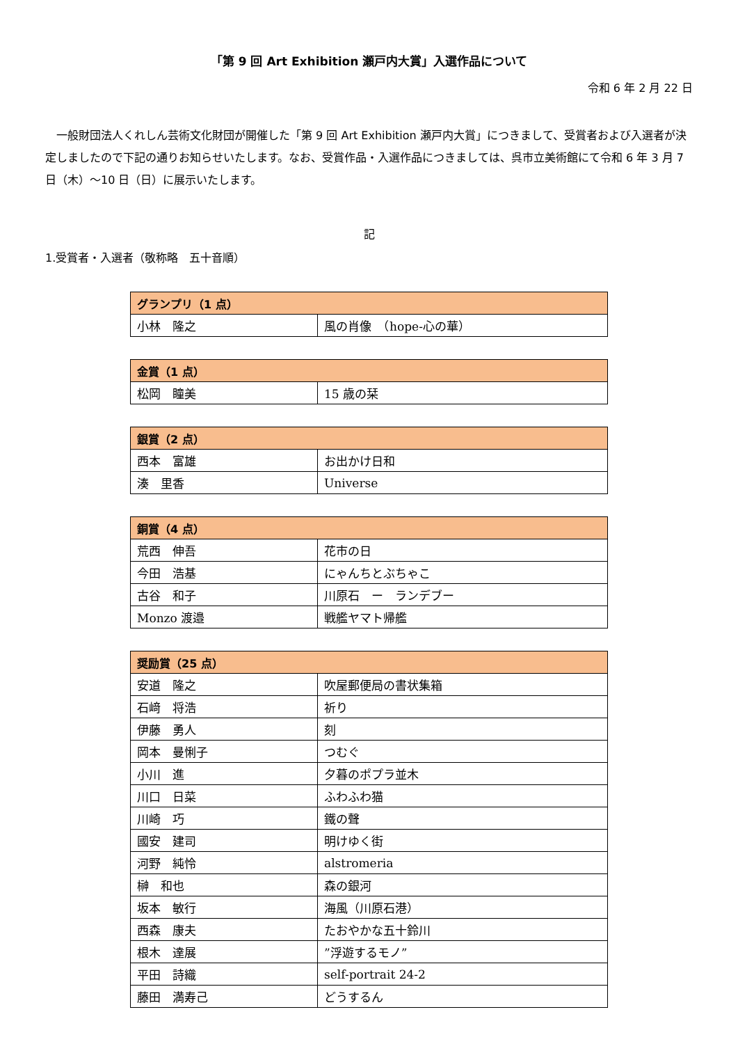「第 9 回 Art Exhibition 瀬戸内大賞」入選作品について
令和 6 年 2 月 22 日
一般財団法人くれしん芸術文化財団が開催した「第 9 回 Art Exhibition 瀬戸内大賞」につきまして、受賞者および入選者が決定しましたので下記の通りお知らせいたします。なお、受賞作品・入選作品につきましては、呉市立美術館にて令和 6 年 3 月 7 日（木）～10 日（日）に展示いたします。
記
1.受賞者・入選者（敬称略　五十音順）
| グランプリ（1 点） | |
| --- | --- |
| 小林 隆之 | 風の肖像 （hope-心の華） |
| 金賞（1 点） | |
| --- | --- |
| 松岡 瞳美 | 15 歳の栞 |
| 銀賞（2 点） | |
| --- | --- |
| 西本 富雄 | お出かけ日和 |
| 湊 里香 | Universe |
| 銅賞（4 点） | |
| --- | --- |
| 荒西 伸吾 | 花市の日 |
| 今田 浩基 | にゃんちとぶちゃこ |
| 古谷 和子 | 川原石 ー ランデブー |
| Monzo 渡邉 | 戦艦ヤマト帰艦 |
| 奨励賞（25 点） | |
| --- | --- |
| 安道 隆之 | 吹屋郵便局の書状集箱 |
| 石﨑 将浩 | 祈り |
| 伊藤 勇人 | 刻 |
| 岡本 曼悧子 | つむぐ |
| 小川 進 | 夕暮のポプラ並木 |
| 川口 日菜 | ふわふわ猫 |
| 川崎 巧 | 鐵の聲 |
| 國安 建司 | 明けゆく街 |
| 河野 純怜 | alstromeria |
| 榊 和也 | 森の銀河 |
| 坂本 敏行 | 海風（川原石港） |
| 西森 康夫 | たおやかな五十鈴川 |
| 根木 達展 | ”浮遊するモノ” |
| 平田 詩織 | self-portrait 24-2 |
| 藤田 満寿己 | どうするん |